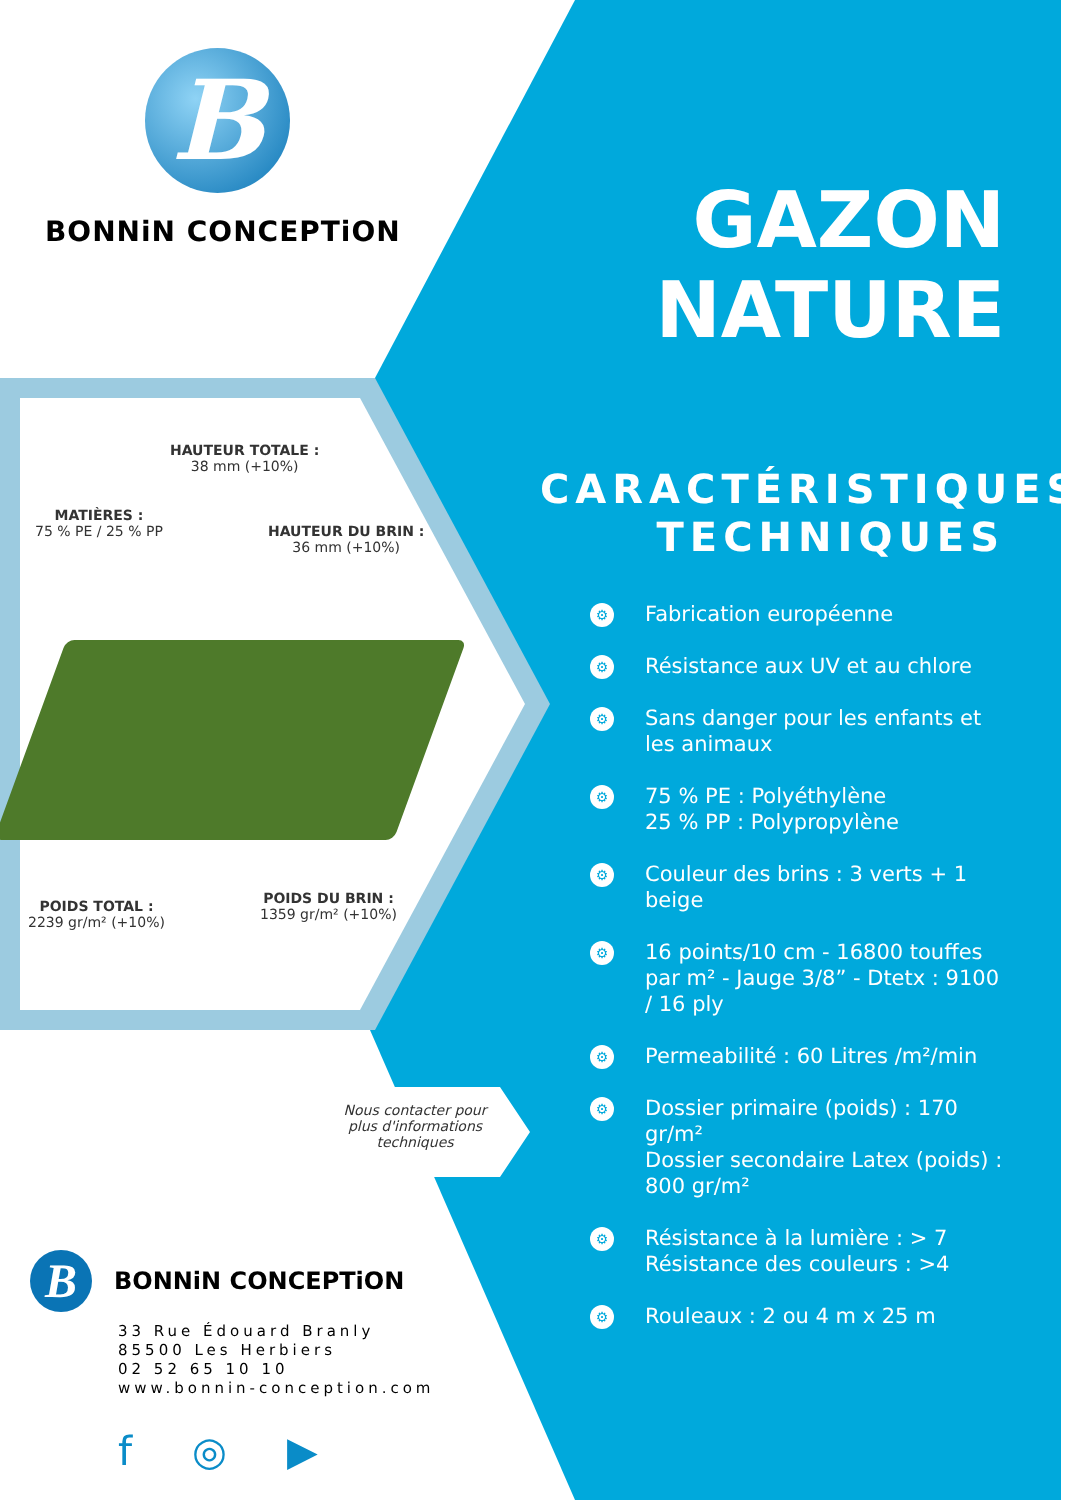B
BONNiN CONCEPTiON
HAUTEUR TOTALE :
38 mm (+10%)
MATIÈRES :
75 % PE / 25 % PP
HAUTEUR DU BRIN :
36 mm (+10%)
POIDS TOTAL :
2239 gr/m² (+10%)
POIDS DU BRIN :
1359 gr/m² (+10%)
Nous contacter pour plus d'informations techniques
B
BONNiN CONCEPTiON
33 Rue Édouard Branly
85500 Les Herbiers
02 52 65 10 10
www.bonnin-conception.com
f ◎ ▶
GAZON
NATURE
CARACTÉRISTIQUES TECHNIQUES
⚙ Fabrication européenne
⚙ Résistance aux UV et au chlore
⚙ Sans danger pour les enfants et les animaux
⚙ 75 % PE : Polyéthylène
25 % PP : Polypropylène
⚙ Couleur des brins : 3 verts + 1 beige
⚙ 16 points/10 cm - 16800 touffes par m² - Jauge 3/8” - Dtetx : 9100 / 16 ply
⚙ Permeabilité : 60 Litres /m²/min
⚙ Dossier primaire (poids) : 170 gr/m²
Dossier secondaire Latex (poids) : 800 gr/m²
⚙ Résistance à la lumière : > 7
Résistance des couleurs : >4
⚙ Rouleaux : 2 ou 4 m x 25 m